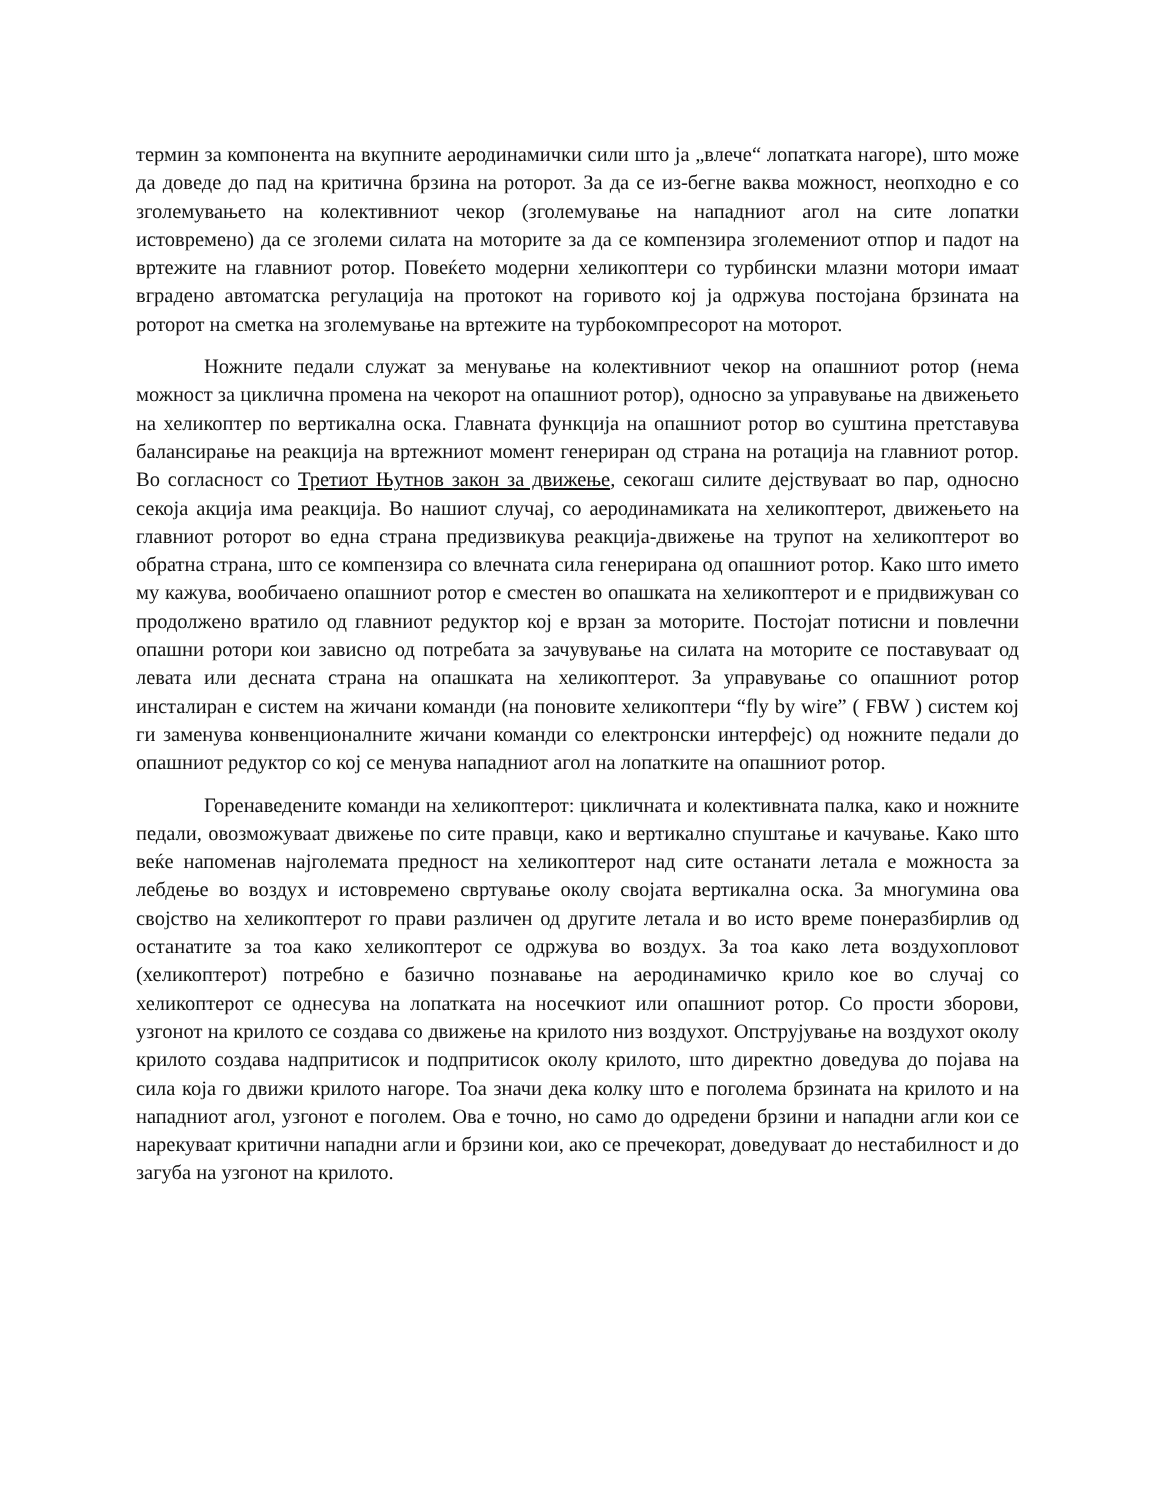термин за компонента на вкупните аеродинамички сили што ја „влече“ лопатката нагоре), што може да доведе до пад на критична брзина на роторот. За да се из-бегне ваква можност, неопходно е со зголемувањето на колективниот чекор (зголемување на нападниот агол на сите лопатки истовремено) да се зголеми силата на моторите за да се компензира зголемениот отпор и падот на вртежите на главниот ротор. Повеќето модерни хеликоптери со турбински млазни мотори имаат вградено автоматска регулација на протокот на горивото кој ја одржува постојана брзината на роторот на сметка на зголемување на вртежите на турбокомпресорот на моторот.
Ножните педали служат за менување на колективниот чекор на опашниот ротор (нема можност за циклична промена на чекорот на опашниот ротор), односно за управување на движењето на хеликоптер по вертикална оска. Главната функција на опашниот ротор во суштина претставува балансирање на реакција на вртежниот момент генериран од страна на ротација на главниот ротор. Во согласност со Третиот Њутнов закон за движење, секогаш силите дејствуваат во пар, односно секоја акција има реакција. Во нашиот случај, со аеродинамиката на хеликоптерот, движењето на главниот роторот во една страна предизвикува реакција-движење на трупот на хеликоптерот во обратна страна, што се компензира со влечната сила генерирана од опашниот ротор. Како што името му кажува, вообичаено опашниот ротор е сместен во опашката на хеликоптерот и е придвижуван со продолжено вратило од главниот редуктор кој е врзан за моторите. Постојат потисни и повлечни опашни ротори кои зависно од потребата за зачувување на силата на моторите се поставуваат од левата или десната страна на опашката на хеликоптерот. За управување со опашниот ротор инсталиран е систем на жичани команди (на поновите хеликоптери “fly by wire” ( FBW ) систем кој ги заменува конвенционалните жичани команди со електронски интерфејс) од ножните педали до опашниот редуктор со кој се менува нападниот агол на лопатките на опашниот ротор.
Горенаведените команди на хеликоптерот: цикличната и колективната палка, како и ножните педали, овозможуваат движење по сите правци, како и вертикално спуштање и качување. Како што веќе напоменав најголемата предност на хеликоптерот над сите останати летала е можноста за лебдење во воздух и истовремено свртување околу својата вертикална оска. За многумина ова својство на хеликоптерот го прави различен од другите летала и во исто време понеразбирлив од останатите за тоа како хеликоптерот се одржува во воздух. За тоа како лета воздухопловот (хеликоптерот) потребно е базично познавање на аеродинамичко крило кое во случај со хеликоптерот се однесува на лопатката на носечкиот или опашниот ротор. Со прости зборови, узгонот на крилото се создава со движење на крилото низ воздухот. Опструјување на воздухот околу крилото создава надпритисок и подпритисок околу крилото, што директно доведува до појава на сила која го движи крилото нагоре. Тоа значи дека колку што е поголема брзината на крилото и на нападниот агол, узгонот е поголем. Ова е точно, но само до одредени брзини и нападни агли кои се нарекуваат критични нападни агли и брзини кои, ако се пречекорат, доведуваат до нестабилност и до загуба на узгонот на крилото.